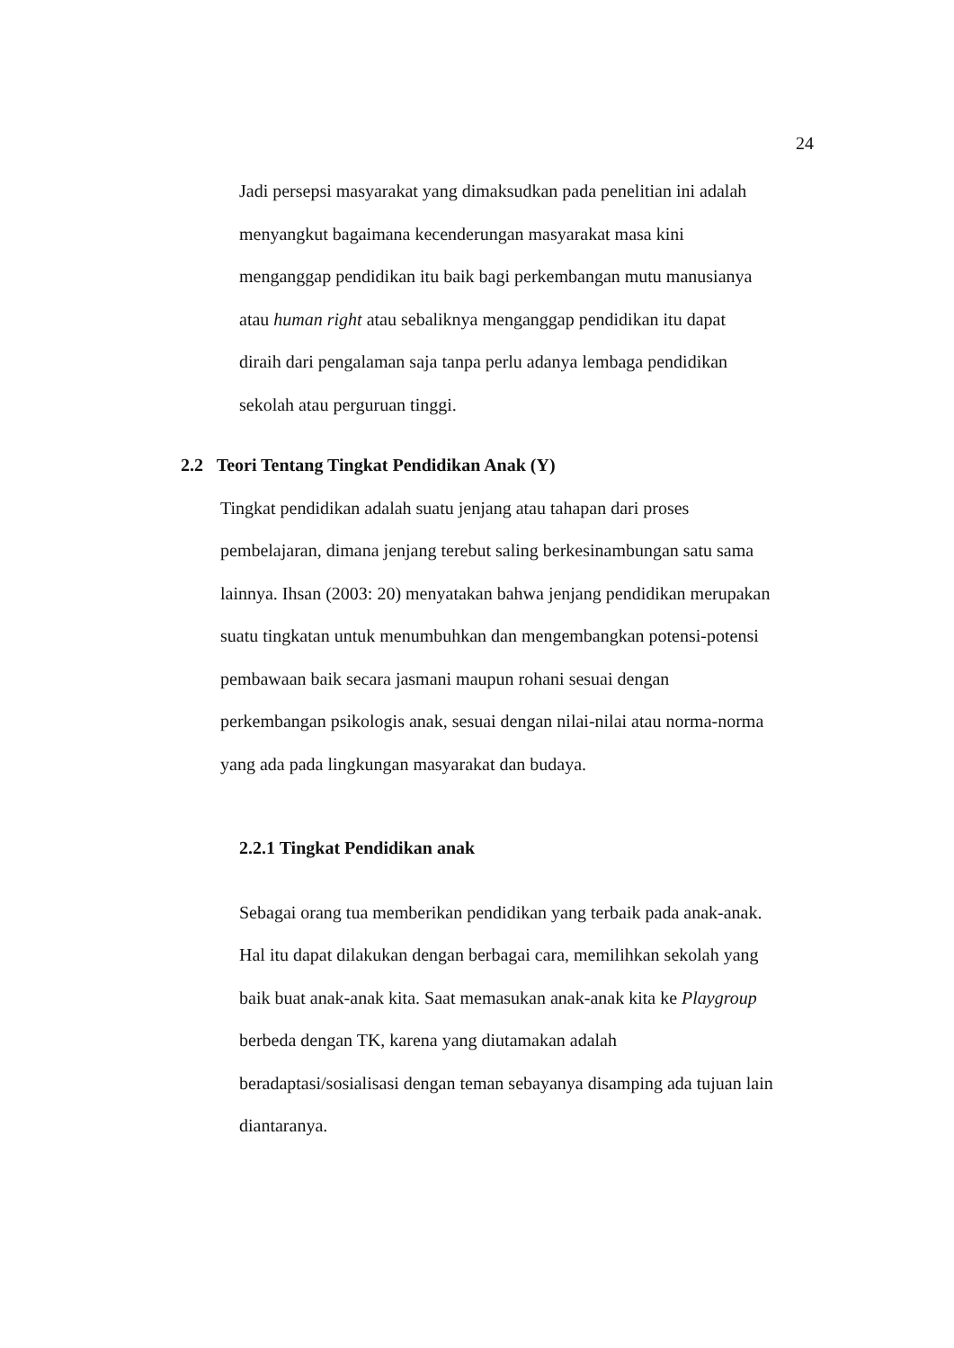24
Jadi persepsi masyarakat yang dimaksudkan pada penelitian ini adalah
menyangkut bagaimana kecenderungan masyarakat masa kini
menganggap pendidikan itu baik bagi perkembangan mutu manusianya
atau human right atau sebaliknya menganggap pendidikan itu dapat
diraih dari pengalaman saja tanpa perlu adanya lembaga pendidikan
sekolah atau perguruan tinggi.
2.2 Teori Tentang Tingkat Pendidikan Anak (Y)
Tingkat pendidikan adalah suatu jenjang atau tahapan dari proses
pembelajaran, dimana jenjang terebut saling berkesinambungan satu sama
lainnya. Ihsan (2003: 20) menyatakan bahwa jenjang pendidikan merupakan
suatu tingkatan untuk menumbuhkan dan mengembangkan potensi-potensi
pembawaan baik secara jasmani maupun rohani sesuai dengan
perkembangan psikologis anak, sesuai dengan nilai-nilai atau norma-norma
yang ada pada lingkungan masyarakat dan budaya.
2.2.1 Tingkat Pendidikan anak
Sebagai orang tua memberikan pendidikan yang terbaik pada anak-anak.
Hal itu dapat dilakukan dengan berbagai cara, memilihkan sekolah yang
baik buat anak-anak kita. Saat memasukan anak-anak kita ke Playgroup
berbeda dengan TK, karena yang diutamakan adalah
beradaptasi/sosialisasi dengan teman sebayanya disamping ada tujuan lain
diantaranya.